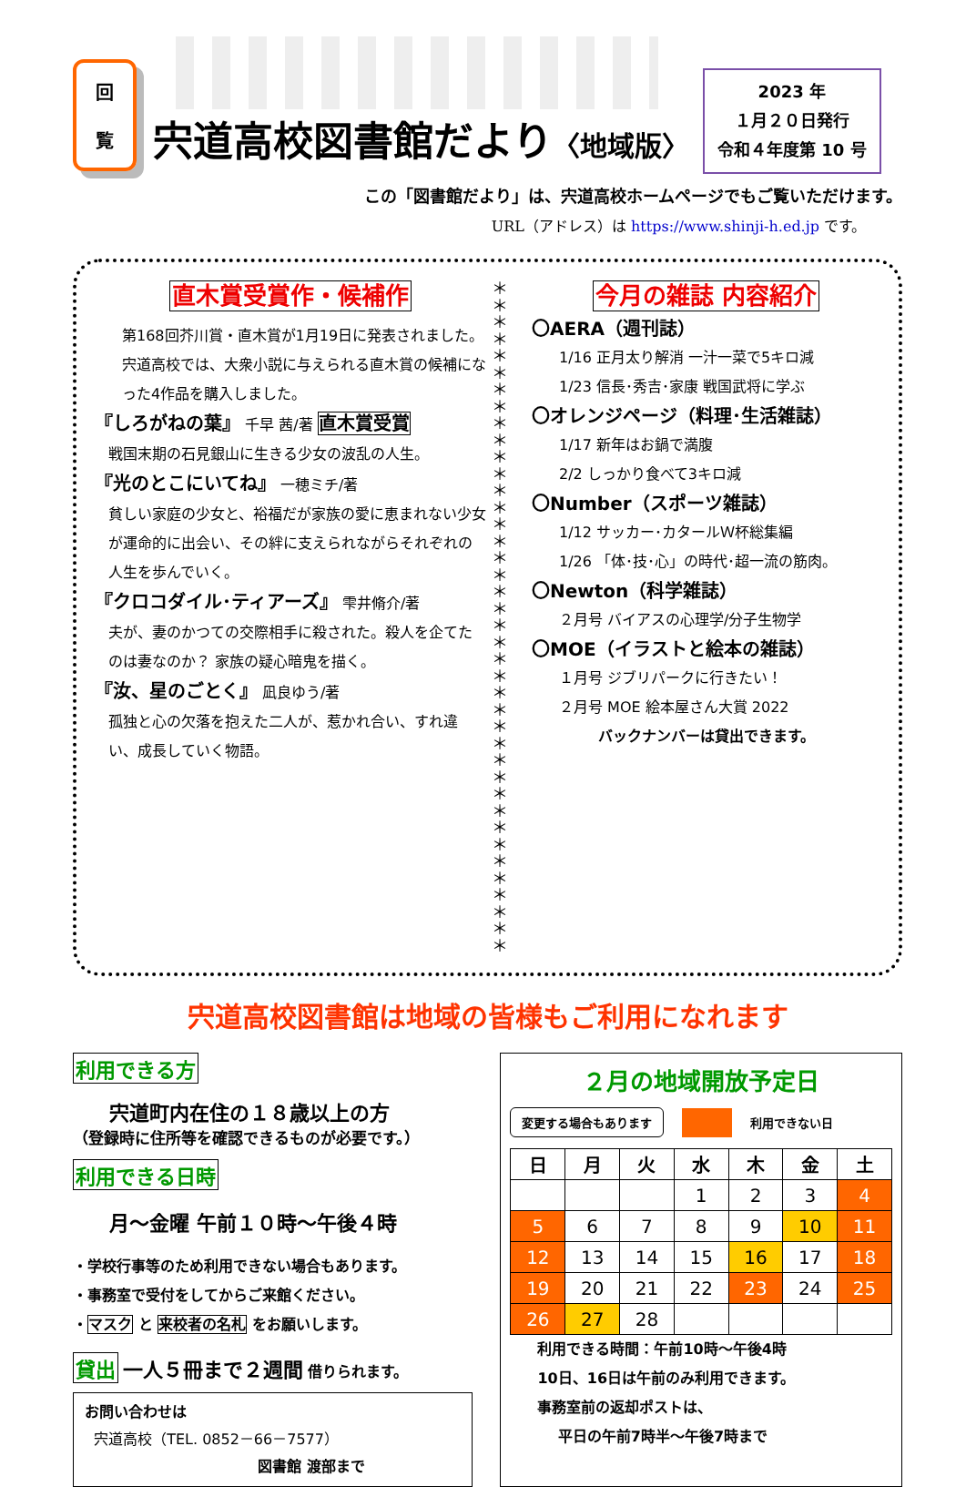回
覧
宍道高校図書館だより〈地域版〉
2023 年
１月２０日発行
令和４年度第 10 号
この「図書館だより」は、宍道高校ホームページでもご覧いただけます。
URL（アドレス）は https://www.shinji-h.ed.jp です。
直木賞受賞作・候補作
第168回芥川賞・直木賞が1月19日に発表されました。 宍道高校では、大衆小説に与えられる直木賞の候補になった4作品を購入しました。
『しろがねの葉』 千早 茜/著 直木賞受賞
戦国末期の石見銀山に生きる少女の波乱の人生。
『光のとこにいてね』 一穂ミチ/著
貧しい家庭の少女と、裕福だが家族の愛に恵まれない少女が運命的に出会い、その絆に支えられながらそれぞれの人生を歩んでいく。
『クロコダイル･ティアーズ』 雫井脩介/著
夫が、妻のかつての交際相手に殺された。殺人を企てたのは妻なのか？ 家族の疑心暗鬼を描く。
『汝、星のごとく』 凪良ゆう/著
孤独と心の欠落を抱えた二人が、惹かれ合い、すれ違い、成長していく物語。
＊
＊
＊
＊
＊
＊
＊
＊
＊
＊
＊
＊
＊
＊
＊
＊
＊
＊
＊
＊
＊
＊
＊
＊
＊
＊
＊
＊
＊
＊
＊
＊
＊
＊
＊
＊
＊
＊
＊
＊
今月の雑誌 内容紹介
〇AERA（週刊誌）
1/16 正月太り解消 一汁一菜で5キロ減
1/23 信長･秀吉･家康 戦国武将に学ぶ
〇オレンジページ（料理･生活雑誌）
1/17 新年はお鍋で満腹
2/2 しっかり食べて3キロ減
〇Number（スポーツ雑誌）
1/12 サッカー･カタールＷ杯総集編
1/26 「体･技･心」の時代･超一流の筋肉。
〇Newton（科学雑誌）
２月号 バイアスの心理学/分子生物学
〇MOE（イラストと絵本の雑誌）
１月号 ジブリパークに行きたい！
２月号 MOE 絵本屋さん大賞 2022
バックナンバーは貸出できます。
宍道高校図書館は地域の皆様もご利用になれます
利用できる方
宍道町内在住の１８歳以上の方
（登録時に住所等を確認できるものが必要です。）
利用できる日時
月～金曜 午前１０時～午後４時
・学校行事等のため利用できない場合もあります。
・事務室で受付をしてからご来館ください。
・マスク と 来校者の名札 をお願いします。
貸出 一人５冊まで２週間 借りられます。
お問い合わせは
宍道高校（TEL. 0852－66－7577）
図書館 渡部まで
２月の地域開放予定日
変更する場合もあります 利用できない日
| 日 | 月 | 火 | 水 | 木 | 金 | 土 |
| --- | --- | --- | --- | --- | --- | --- |
| | | | 1 | 2 | 3 | 4 |
| 5 | 6 | 7 | 8 | 9 | 10 | 11 |
| 12 | 13 | 14 | 15 | 16 | 17 | 18 |
| 19 | 20 | 21 | 22 | 23 | 24 | 25 |
| 26 | 27 | 28 | | | | |
利用できる時間：午前10時～午後4時
10日、16日は午前のみ利用できます。
事務室前の返却ポストは、
平日の午前7時半～午後7時まで